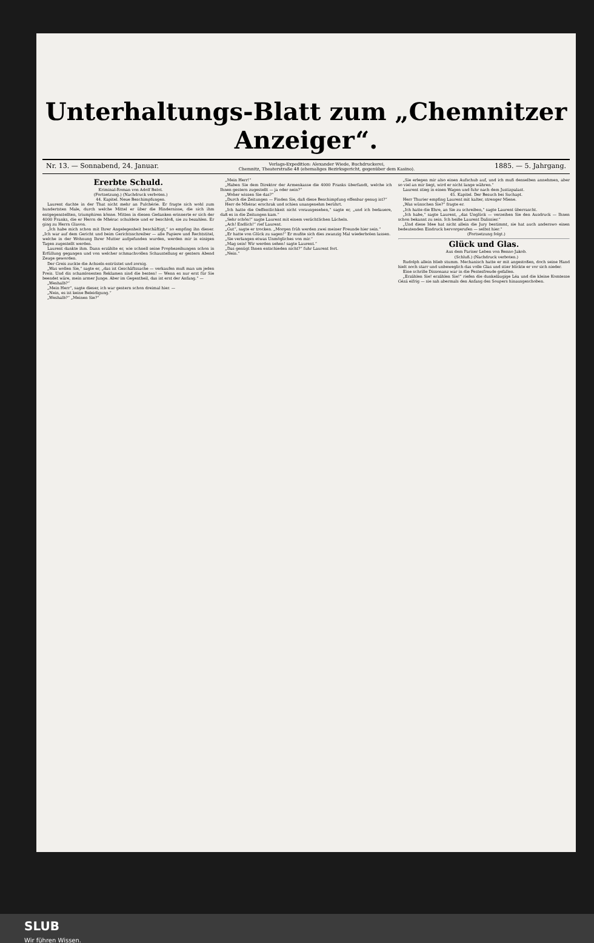Unterhaltungs-Blatt zum „Chemnitzer Anzeiger“.
Nr. 13. — Sonnabend, 24. Januar.
Verlags-Expedition: Alexander Wiede, Buchdruckerei,
Chemnitz, Theaterstraße 48 (ehemaliges Bezirksgericht, gegenüber dem Kasino).
1885. — 5. Jahrgang.
Ererbte Schuld.
Kriminal-Roman von Adolf Belot.
(Fortsetzung.) (Nachdruck verboten.)
44. Kapitel. Neue Beschimpfungen.
Laurent dachte in der That nicht mehr an Pulchérie. Er fragte sich wohl zum hundertsten Male, durch welche Mittel er über die Hindernisse, die sich ihm entgegenstellten, triumphiren könne. Mitten in diesen Gedanken erinnerte er sich der 4000 Franks, die er Herrn de Mhérac schuldete und er beschloß, sie zu bezahlen. Er ging zu Herrn Glavon.
„Ich habe mich schon mit Ihrer Angelegenheit beschäftigt,“ so empfing ihn dieser. „Ich war auf dem Gericht und beim Gerichtsschreiber — alle Papiere und Rechtstitel, welche in der Wohnung Ihrer Mutter aufgefunden wurden, werden mir in einigen Tagen zugestellt werden.
Laurent dankte ihm. Dann erzählte er, wie schnell seine Prophezeihungen schon in Erfüllung gegangen und von welcher schmachvollen Schaustellung er gestern Abend Zeuge geworden.
Der Greis zuckte die Achseln entrüstet und zornig.
„Was wollen Sie,“ sagte er, „das ist Geschäftssache — verkaufen muß man um jeden Preis. Und dis schamlosesten Reklamen sind die besten! — Wenn es nur erst für Sie beendet wäre, mein armer Junge. Aber im Gegentheil, das ist erst der Anfang.“ —
„Weshalb?“
„Mein Herr“, sagte dieser, ich war gestern schon dreimal hier. —
„Nein, es ist keine Beleidigung.“
„Weshalb?“ „Meinen Sie?“
„Mein Herr!“
„Haben Sie dem Direktor der Armenkasse die 4000 Franks überfandt, welche ich Ihnen gestern zugestellt — ja oder nein?“
„Woher wissen Sie das?“
„Durch die Zeitungen — Finden Sie, daß diese Beschimpfung offenbar genug ist?“
Herr de Mhérac erschrak und schien unangenehm berührt.
„Ich hatte die Oeffentlichkeit nicht vorausgesehen,“ sagte er, „und ich bedauere, daß es in die Zeitungen kam.“
„Sehr schön!“ sagte Laurent mit einem verächtlichen Lächeln.
„Ach! Endlich!“ rief Laurent.
„Gut“, sagte er trocken. „Morgen früh werden zwei meiner Freunde hier sein.“
„Er hatte von Glück zu sagen!“ Er mußte sich dies zwanzig Mal wiederholen lassen.
„Sie verlangen etwas Unmögliches von mir.“
„Mag sein! Wir werden sehen! sagte Laurent.“
„Das genügt Ihnen entschieden nicht?“ fuhr Laurent fort.
„Nein.“
„Sie erlegen mir also einen Aufschub auf, und ich muß denselben annehmen, aber so viel an mir liegt, wird er nicht lange währen.“
Laurent stieg in einen Wagen und fuhr nach dem Justizpalast.
45. Kapitel. Der Besuch bei Suchapt.
Herr Thurier empfing Laurent mit kalter, strenger Miene.
„Was wünschen Sie?“ fragte er.
„Ich hatte die Ehre, an Sie zu schreiben,“ sagte Laurent überrascht.
„Ich habe,“ sagte Laurent, „das Unglück — verzeihen Sie den Ausdruck — Ihnen schon bekannt zu sein. Ich heiße Laurent Dalissier.“
„Und diese Idee hat nicht allein die Jury bestimmt, sie hat auch anderswo einen bedeutenden Eindruck hervorgerufen — selbst hier.“
(Fortsetzung folgt.)
Glück und Glas.
Aus dem Pariser Leben von Benno Jakob.
(Schluß.) (Nachdruck verboten.)
Rudolph allein blieb stumm. Mechanisch hatte er mit angestoßen, doch seine Hand hielt noch starr und unbeweglich das volle Glas und stier blickte er vor sich nieder.
Eine schrille Dissonanz war in die Festesfreude gefallen.
„Erzählen Sie! erzählen Sie!“ riefen die dunkeläugige Léa und die kleine Komtesse Gézá eifrig — sie sah abermals den Anfang des Soupers hinausgeschoben.
SLUB
Wir führen Wissen.